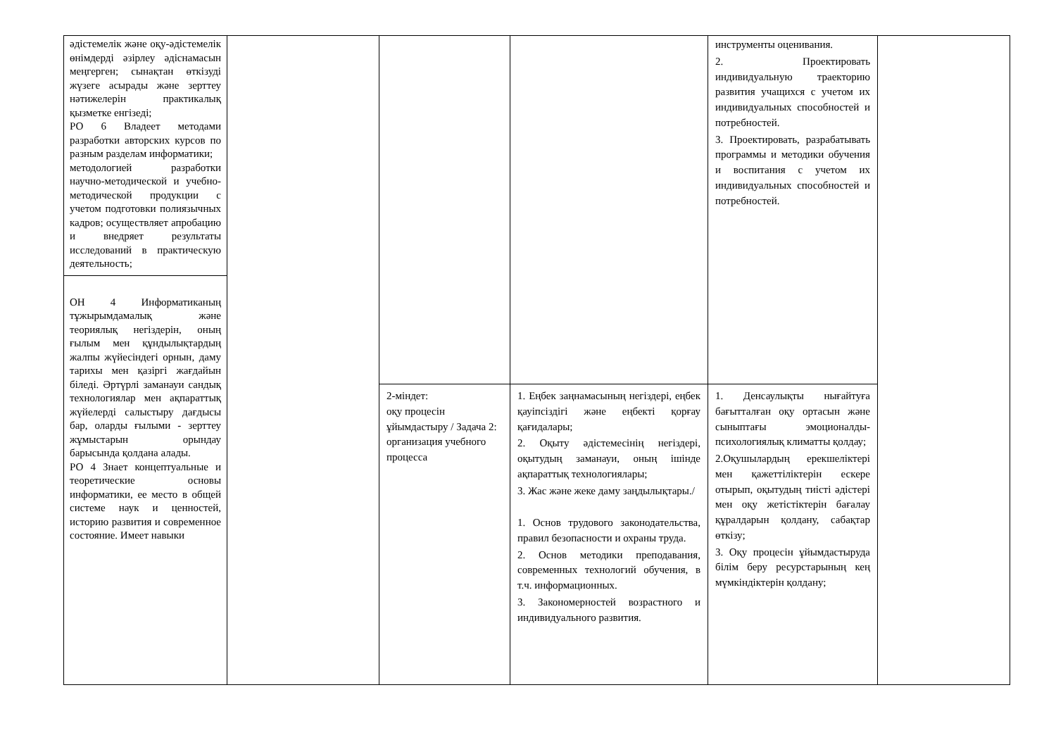| әдістемелік және оқу-әдістемелік өнімдерді әзірлеу әдіснамасын меңгерген; сынақтан өткізуді жүзеге асырады және зерттеу нәтижелерін практикалық қызметке енгізеді; РО 6 Владеет методами разработки авторских курсов по разным разделам информатики; методологией разработки научно-методической и учебно-методической продукции с учетом подготовки полиязычных кадров; осуществляет апробацию и внедряет результаты исследований в практическую деятельность; ОН 4 Информатиканың тұжырымдамалық және теориялық негіздерін, оның ғылым мен құндылықтардың жалпы жүйесіндегі орнын, даму тарихы мен қазіргі жағдайын біледі. Әртүрлі заманауи сандық технологиялар мен ақпараттық жүйелерді салыстыру дағдысы бар, оларды ғылыми - зерттеу жұмыстарын орындау барысында қолдана алады. РО 4 Знает концептуальные и теоретические основы информатики, ее место в общей системе наук и ценностей, историю развития и современное состояние. Имеет навыки | | | | инструменты оценивания. 2. Проектировать индивидуальную траекторию развития учащихся с учетом их индивидуальных способностей и потребностей. 3. Проектировать, разрабатывать программы и методики обучения и воспитания с учетом их индивидуальных способностей и потребностей. | |
| | | 2-міндет: оқу процесін ұйымдастыру / Задача 2: организация учебного процесса | 1. Еңбек заңнамасының негіздері, еңбек қауіпсіздігі және еңбекті қорғау қағидалары; 2. Оқыту әдістемесінің негіздері, оқытудың заманауи, оның ішінде ақпараттық технологиялары; 3. Жас және жеке даму заңдылықтары./ 1. Основ трудового законодательства, правил безопасности и охраны труда. 2. Основ методики преподавания, современных технологий обучения, в т.ч. информационных. 3. Закономерностей возрастного и индивидуального развития. | 1. Денсаулықты нығайтуға бағытталған оқу ортасын және сыныптағы эмоционалды-психологиялық климатты қолдау; 2.Оқушылардың ерекшеліктері мен қажеттіліктерін ескере отырып, оқытудың тиісті әдістері мен оқу жетістіктерін бағалау құралдарын қолдану, сабақтар өткізу; 3. Оқу процесін ұйымдастыруда білім беру ресурстарының кең мүмкіндіктерін қолдану; | |